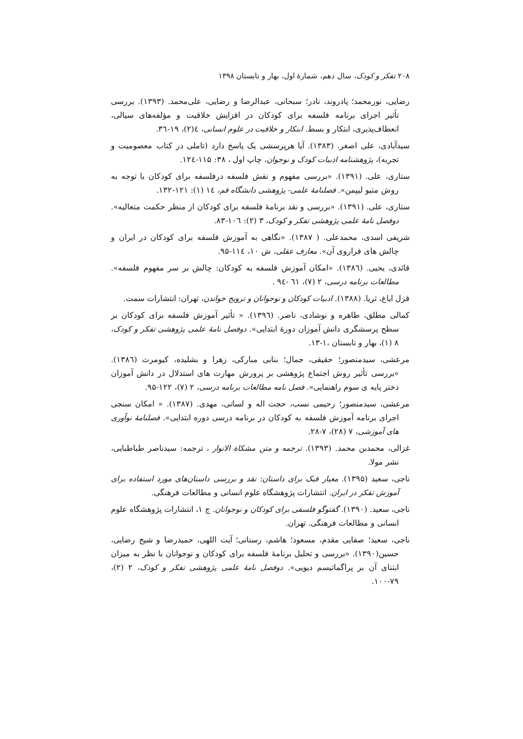۲۰۸ تفکر و کودک، سال دهم، شمارهٔ اول، بهار و تابستان ۱۳۹۸
رضایی، نورمحمد؛ پادروند، نادر؛ سبحانی، عبدالرضا و رضایی، علی‌محمد. (۱۳۹۳). بررسی تأثیر اجرای برنامه فلسفه برای کودکان در افزایش خلاقیت و مؤلفه‌های سیالی، انعطاف‌پذیری، ابتکار و بسط. ابتکار و خلاقیت در علوم انسانی، ٤(۲)، ۱۹-۳٦.
سیدآبادی، علی اصغر. (۱۳۸۳). آیا هرپرسشی یک پاسخ دارد (تاملی در کتاب معصومیت و تجربه)، پژوهشنامه ادبیات کودک و نوجوان، چاپ اول ، ۳۸: ۱۱۵-۱۲٤.
ستاری، علی. (۱۳۹۱). «بررسی مفهوم و نقش فلسفه درفلسفه برای کودکان با توجه به روش متیو لیپمن». فصلنامهٔ علمی- پژوهشی دانشگاه قم، ۱٤ (۱): ۱۲۱-۱۳۲.
ستاری، علی. (۱۳۹۱). «بررسی و نقد برنامهٔ فلسفه برای کودکان از منظر حکمت متعالیه». دوفصل نامهٔ علمی پژوهشی تفکر و کودک، ۳ (۲): ۱۰٦-۸۳.
شریفی اسدی، محمدعلی. ( ۱۳۸۷). «نگاهی به آموزش فلسفه برای کودکان در ایران و چالش های فراروی آن». معارف عقلی، ش ۱۰، ۱۱٤-۹۵.
قائدی، یحیی. (۱۳۸٦). «امکان آموزش فلسفه به کودکان: چالش بر سر مفهوم فلسفه». مطالعات برنامه درسی، ۲ (۷)، ٦۱ -۹٤ .
قزل ایاغ، ثریا. (۱۳۸۸). ادبیات کودکان و نوجوانان و ترویج خواندن، تهران: انتشارات سمت.
کمالی مطلق، طاهره و نوشادی، ناصر. (۱۳۹٦). « تأثیر آموزش فلسفه برای کودکان بر سطح پرسشگری دانش آموزان دورهٔ ابتدایی». دوفصل نامهٔ علمی پژوهشی تفکر و کودک، ۸ (۱)، بهار و تابستان ،۱-۱۳.
مرعشی، سیدمنصور؛ حقیقی، جمال؛ بنابی مبارکی، زهرا و بشلیده، کیومرث (۱۳۸٦). «بررسی تأثیر روش اجتماع پژوهشی بر پرورش مهارت های استدلال در دانش آموزان دختر پایه ی سوم راهنمایی». فصل نامه مطالعات برنامه درسی، ۲ (۷)، ۱۲۲-۹۵.
مرعشی، سیدمنصور؛ رحیمی نسب، حجت اله و لسانی، مهدی. (۱۳۸۷). « امکان سنجی اجرای برنامه آموزش فلسفه به کودکان در برنامه درسی دوره ابتدایی». فصلنامهٔ نوآوری های آموزشی، ۷ (۲۸)، ۷-۲۸.
غزالی، محمدبن محمد. (۱۳۹۳). ترجمه و متن مشکاة الانوار ، ترجمه: سیدناصر طباطبایی، نشر مولا.
ناجی، سعید (۱۳۹۵). معیار فبک برای داستان: نقد و بررسی داستان‌های مورد استفاده برای آموزش تفکر در ایران. انتشارات پژوهشگاه علوم انسانی و مطالعات فرهنگی.
ناجی، سعید. (۱۳۹۰). گفتوگو فلسفی برای کودکان و نوجوانان. ج ۱، انتشارات پژوهشگاه علوم انسانی و مطالعات فرهنگی. تهران.
ناجی، سعید؛ صفایی مقدم، مسعود؛ هاشم، رسنانی؛ آیت اللهی، حمیدرضا و شیخ رضایی، حسین(۱۳۹۰). «بررسی و تحلیل برنامهٔ فلسفه برای کودکان و نوجوانان با نظر به میزان ابتنای آن بر پراگماتیسم دیویی». دوفصل نامهٔ علمی پژوهشی تفکر و کودک، ۲ (۲)، ۷۹-۱۰۰.